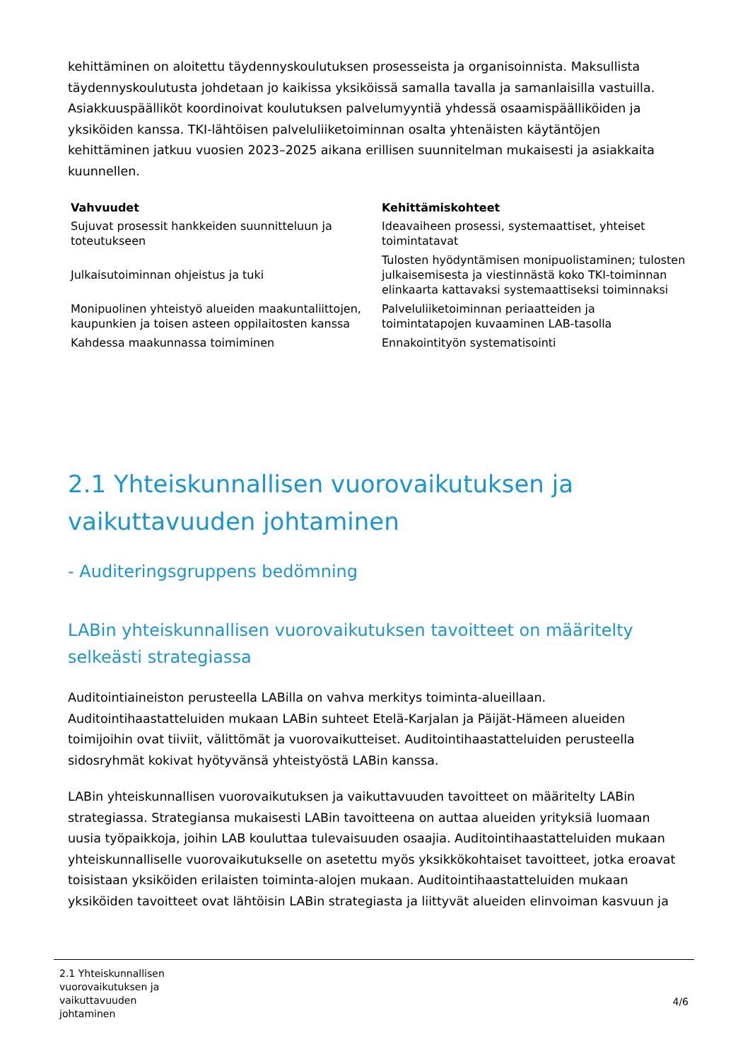kehittäminen on aloitettu täydennyskoulutuksen prosesseista ja organisoinnista. Maksullista täydennyskoulutusta johdetaan jo kaikissa yksiköissä samalla tavalla ja samanlaisilla vastuilla. Asiakkuuspäälliköt koordinoivat koulutuksen palvelumyyntiä yhdessä osaamispäälliköiden ja yksiköiden kanssa. TKI-lähtöisen palveluliiketoiminnan osalta yhtenäisten käytäntöjen kehittäminen jatkuu vuosien 2023–2025 aikana erillisen suunnitelman mukaisesti ja asiakkaita kuunnellen.
| Vahvuudet | Kehittämiskohteet |
| --- | --- |
| Sujuvat prosessit hankkeiden suunnitteluun ja toteutukseen | Ideavaiheen prosessi, systemaattiset, yhteiset toimintatavat |
| Julkaisutoiminnan ohjeistus ja tuki | Tulosten hyödyntämisen monipuolistaminen; tulosten julkaisemisesta ja viestinnästä koko TKI-toiminnan elinkaarta kattavaksi systemaattiseksi toiminnaksi |
| Monipuolinen yhteistyö alueiden maakuntaliittojen, kaupunkien ja toisen asteen oppilaitosten kanssa | Palveluliiketoiminnan periaatteiden ja toimintatapojen kuvaaminen LAB-tasolla |
| Kahdessa maakunnassa toimiminen | Ennakointityön systematisointi |
2.1 Yhteiskunnallisen vuorovaikutuksen ja vaikuttavuuden johtaminen
- Auditeringsgruppens bedömning
LABin yhteiskunnallisen vuorovaikutuksen tavoitteet on määritelty selkeästi strategiassa
Auditointiaineiston perusteella LABilla on vahva merkitys toiminta-alueillaan. Auditointihaastatteluiden mukaan LABin suhteet Etelä-Karjalan ja Päijät-Hämeen alueiden toimijoihin ovat tiiviit, välittömät ja vuorovaikutteiset. Auditointihaastatteluiden perusteella sidosryhmät kokivat hyötyvänsä yhteistyöstä LABin kanssa.
LABin yhteiskunnallisen vuorovaikutuksen ja vaikuttavuuden tavoitteet on määritelty LABin strategiassa. Strategiansa mukaisesti LABin tavoitteena on auttaa alueiden yrityksiä luomaan uusia työpaikkoja, joihin LAB kouluttaa tulevaisuuden osaajia. Auditointihaastatteluiden mukaan yhteiskunnalliselle vuorovaikutukselle on asetettu myös yksikkökohtaiset tavoitteet, jotka eroavat toisistaan yksiköiden erilaisten toiminta-alojen mukaan. Auditointihaastatteluiden mukaan yksiköiden tavoitteet ovat lähtöisin LABin strategiasta ja liittyvät alueiden elinvoiman kasvuun ja
2.1 Yhteiskunnallisen
vuorovaikutuksen ja
vaikuttavuuden
johtaminen
4/6